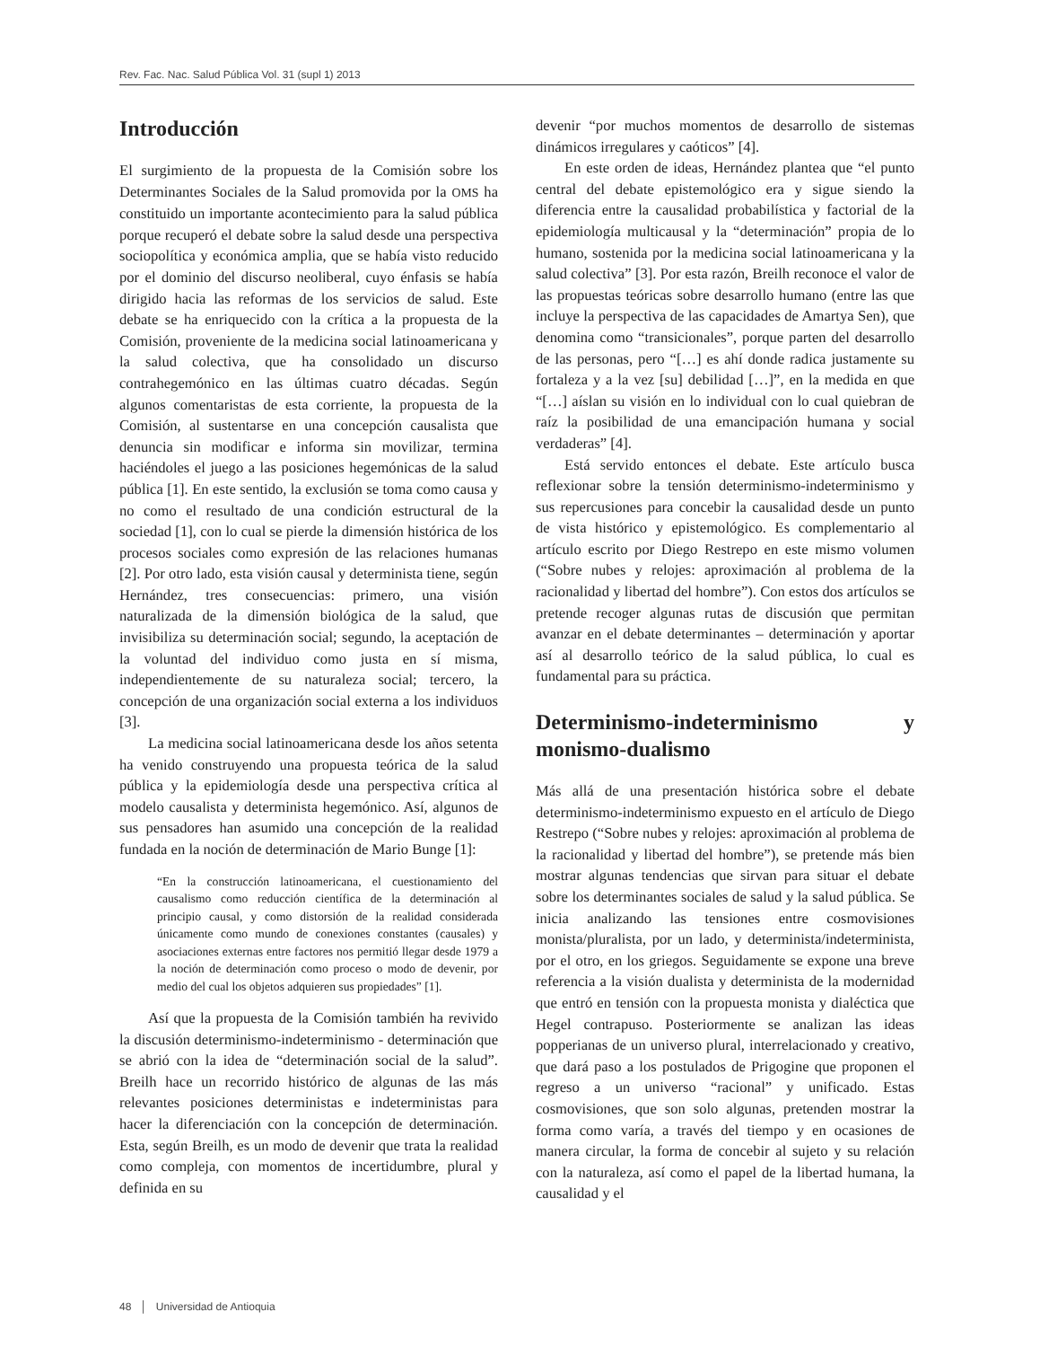Rev. Fac. Nac. Salud Pública Vol. 31 (supl 1) 2013
Introducción
El surgimiento de la propuesta de la Comisión sobre los Determinantes Sociales de la Salud promovida por la OMS ha constituido un importante acontecimiento para la salud pública porque recuperó el debate sobre la salud desde una perspectiva sociopolítica y económica amplia, que se había visto reducido por el dominio del discurso neoliberal, cuyo énfasis se había dirigido hacia las reformas de los servicios de salud. Este debate se ha enriquecido con la crítica a la propuesta de la Comisión, proveniente de la medicina social latinoamericana y la salud colectiva, que ha consolidado un discurso contrahegemónico en las últimas cuatro décadas. Según algunos comentaristas de esta corriente, la propuesta de la Comisión, al sustentarse en una concepción causalista que denuncia sin modificar e informa sin movilizar, termina haciéndoles el juego a las posiciones hegemónicas de la salud pública [1]. En este sentido, la exclusión se toma como causa y no como el resultado de una condición estructural de la sociedad [1], con lo cual se pierde la dimensión histórica de los procesos sociales como expresión de las relaciones humanas [2]. Por otro lado, esta visión causal y determinista tiene, según Hernández, tres consecuencias: primero, una visión naturalizada de la dimensión biológica de la salud, que invisibiliza su determinación social; segundo, la aceptación de la voluntad del individuo como justa en sí misma, independientemente de su naturaleza social; tercero, la concepción de una organización social externa a los individuos [3].
La medicina social latinoamericana desde los años setenta ha venido construyendo una propuesta teórica de la salud pública y la epidemiología desde una perspectiva crítica al modelo causalista y determinista hegemónico. Así, algunos de sus pensadores han asumido una concepción de la realidad fundada en la noción de determinación de Mario Bunge [1]:
“En la construcción latinoamericana, el cuestionamiento del causalismo como reducción científica de la determinación al principio causal, y como distorsión de la realidad considerada únicamente como mundo de conexiones constantes (causales) y asociaciones externas entre factores nos permitió llegar desde 1979 a la noción de determinación como proceso o modo de devenir, por medio del cual los objetos adquieren sus propiedades” [1].
Así que la propuesta de la Comisión también ha revivido la discusión determinismo-indeterminismo - determinación que se abrió con la idea de “determinación social de la salud”. Breilh hace un recorrido histórico de algunas de las más relevantes posiciones deterministas e indeterministas para hacer la diferenciación con la concepción de determinación. Esta, según Breilh, es un modo de devenir que trata la realidad como compleja, con momentos de incertidumbre, plural y definida en su
devenir “por muchos momentos de desarrollo de sistemas dinámicos irregulares y caóticos” [4].
En este orden de ideas, Hernández plantea que “el punto central del debate epistemológico era y sigue siendo la diferencia entre la causalidad probabilística y factorial de la epidemiología multicausal y la “determinación” propia de lo humano, sostenida por la medicina social latinoamericana y la salud colectiva” [3]. Por esta razón, Breilh reconoce el valor de las propuestas teóricas sobre desarrollo humano (entre las que incluye la perspectiva de las capacidades de Amartya Sen), que denomina como “transicionales”, porque parten del desarrollo de las personas, pero “[…] es ahí donde radica justamente su fortaleza y a la vez [su] debilidad […]”, en la medida en que “[…] aíslan su visión en lo individual con lo cual quiebran de raíz la posibilidad de una emancipación humana y social verdaderas” [4].
Está servido entonces el debate. Este artículo busca reflexionar sobre la tensión determinismo-indeterminismo y sus repercusiones para concebir la causalidad desde un punto de vista histórico y epistemológico. Es complementario al artículo escrito por Diego Restrepo en este mismo volumen (“Sobre nubes y relojes: aproximación al problema de la racionalidad y libertad del hombre”). Con estos dos artículos se pretende recoger algunas rutas de discusión que permitan avanzar en el debate determinantes – determinación y aportar así al desarrollo teórico de la salud pública, lo cual es fundamental para su práctica.
Determinismo-indeterminismo y monismo-dualismo
Más allá de una presentación histórica sobre el debate determinismo-indeterminismo expuesto en el artículo de Diego Restrepo (“Sobre nubes y relojes: aproximación al problema de la racionalidad y libertad del hombre”), se pretende más bien mostrar algunas tendencias que sirvan para situar el debate sobre los determinantes sociales de salud y la salud pública. Se inicia analizando las tensiones entre cosmovisiones monista/pluralista, por un lado, y determinista/indeterminista, por el otro, en los griegos. Seguidamente se expone una breve referencia a la visión dualista y determinista de la modernidad que entró en tensión con la propuesta monista y dialéctica que Hegel contrapuso. Posteriormente se analizan las ideas popperianas de un universo plural, interrelacionado y creativo, que dará paso a los postulados de Prigogine que proponen el regreso a un universo “racional” y unificado. Estas cosmovisiones, que son solo algunas, pretenden mostrar la forma como varía, a través del tiempo y en ocasiones de manera circular, la forma de concebir al sujeto y su relación con la naturaleza, así como el papel de la libertad humana, la causalidad y el
48 │ Universidad de Antioquia